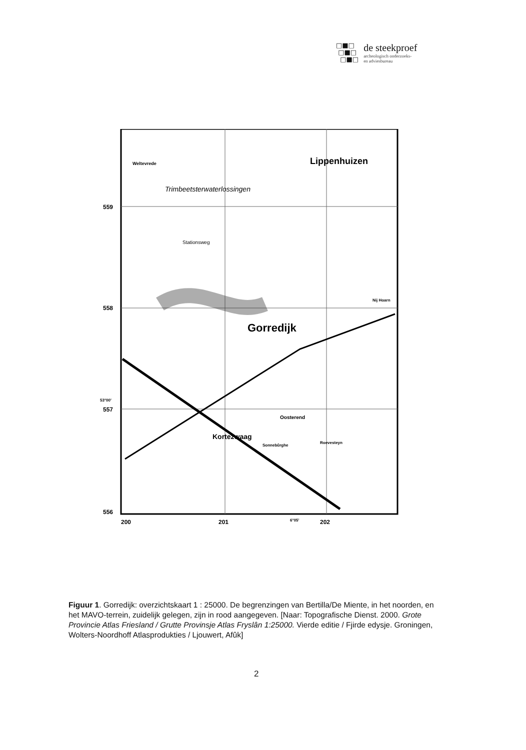□■□
□■□
□■□
de steekproef
archeologisch onderzoeks-
en adviesbureau
559
558
53°00'
557
556
200
201
6°05'
202
Lippenhuizen
Gorredijk
Kortezwaag
Oosterend
Trimbeetsterwaterlossingen
Weltevrede
Stationsweg
Nij Hoarn
Sonnebûrghe
Roevesteyn
Figuur 1. Gorredijk: overzichtskaart 1 : 25000. De begrenzingen van Bertilla/De Miente, in het noorden, en het MAVO-terrein, zuidelijk gelegen, zijn in rood aangegeven. [Naar: Topografische Dienst. 2000. Grote Provincie Atlas Friesland / Grutte Provinsje Atlas Fryslân 1:25000. Vierde editie / Fjirde edysje. Groningen, Wolters-Noordhoff Atlasprodukties / Ljouwert, Afûk]
2